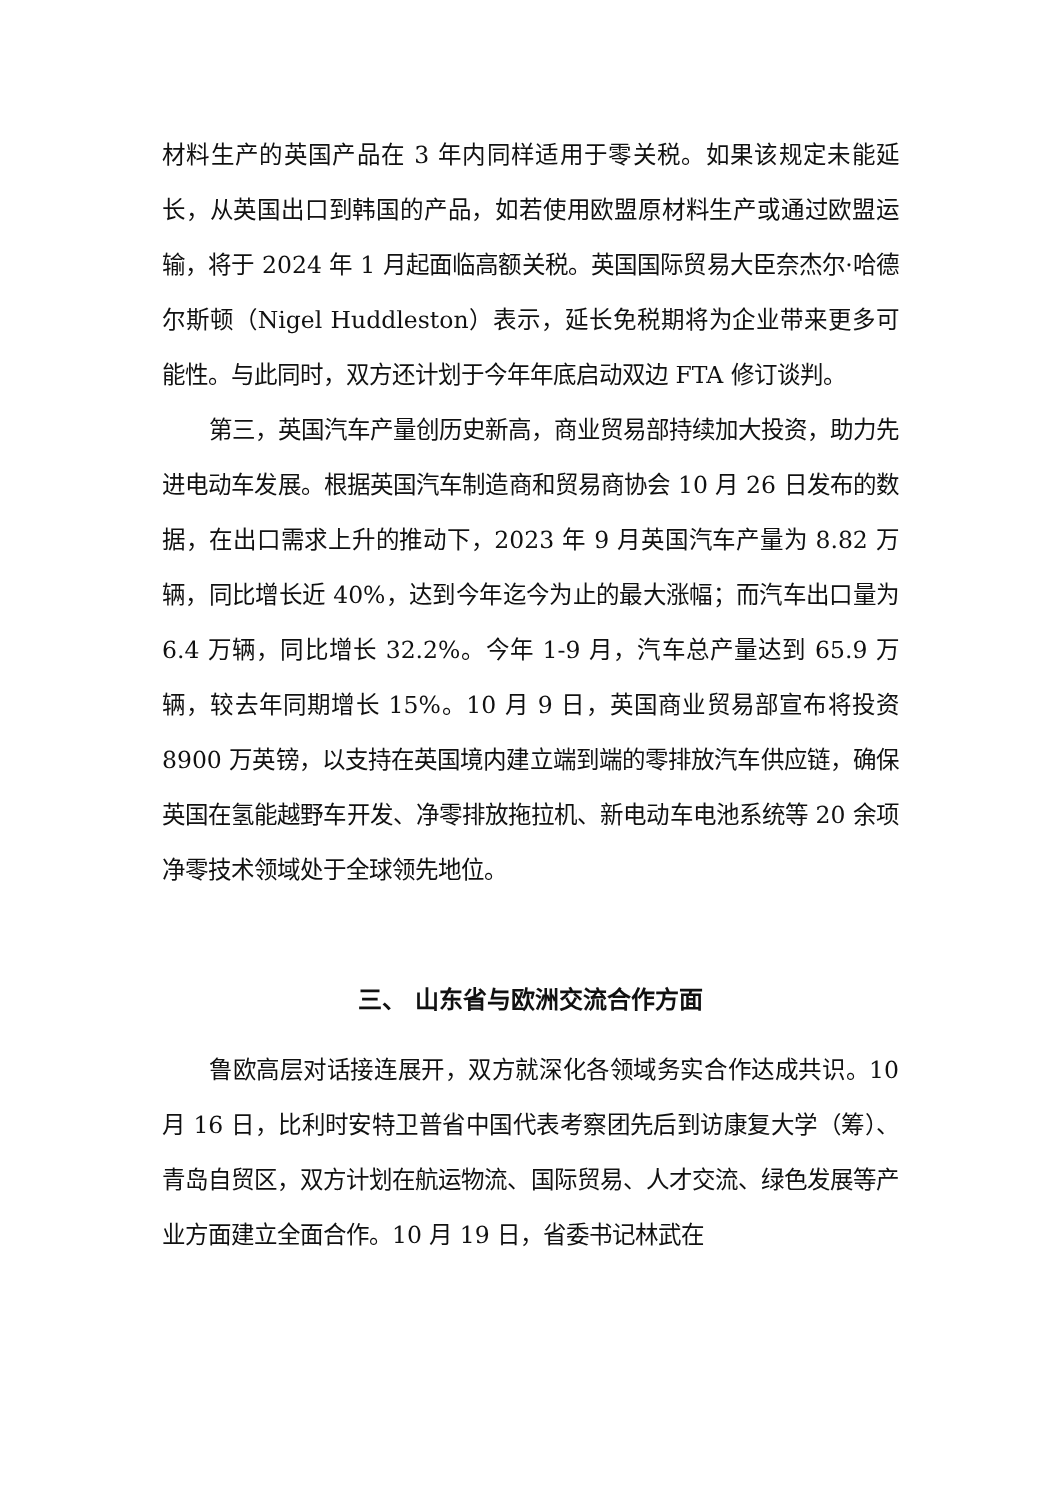材料生产的英国产品在 3 年内同样适用于零关税。如果该规定未能延长，从英国出口到韩国的产品，如若使用欧盟原材料生产或通过欧盟运输，将于 2024 年 1 月起面临高额关税。英国国际贸易大臣奈杰尔·哈德尔斯顿（Nigel Huddleston）表示，延长免税期将为企业带来更多可能性。与此同时，双方还计划于今年年底启动双边 FTA 修订谈判。
第三，英国汽车产量创历史新高，商业贸易部持续加大投资，助力先进电动车发展。根据英国汽车制造商和贸易商协会 10 月 26 日发布的数据，在出口需求上升的推动下，2023 年 9 月英国汽车产量为 8.82 万辆，同比增长近 40%，达到今年迄今为止的最大涨幅；而汽车出口量为 6.4 万辆，同比增长 32.2%。今年 1-9 月，汽车总产量达到 65.9 万辆，较去年同期增长 15%。10 月 9 日，英国商业贸易部宣布将投资 8900 万英镑，以支持在英国境内建立端到端的零排放汽车供应链，确保英国在氢能越野车开发、净零排放拖拉机、新电动车电池系统等 20 余项净零技术领域处于全球领先地位。
三、 山东省与欧洲交流合作方面
鲁欧高层对话接连展开，双方就深化各领域务实合作达成共识。10 月 16 日，比利时安特卫普省中国代表考察团先后到访康复大学（筹）、青岛自贸区，双方计划在航运物流、国际贸易、人才交流、绿色发展等产业方面建立全面合作。10 月 19 日，省委书记林武在